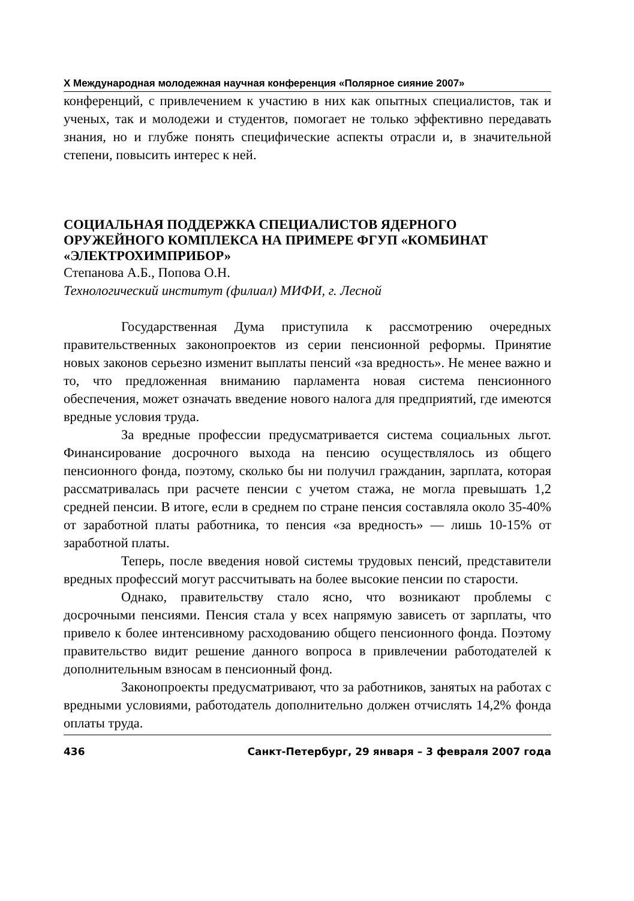X Международная молодежная научная конференция «Полярное сияние 2007»
конференций, с привлечением к участию в них как опытных специалистов, так и ученых, так и молодежи и студентов, помогает не только эффективно передавать знания, но и глубже понять специфические аспекты отрасли и, в значительной степени, повысить интерес к ней.
СОЦИАЛЬНАЯ ПОДДЕРЖКА СПЕЦИАЛИСТОВ ЯДЕРНОГО ОРУЖЕЙНОГО КОМПЛЕКСА НА ПРИМЕРЕ ФГУП «КОМБИНАТ «ЭЛЕКТРОХИМПРИБОР»
Степанова А.Б., Попова О.Н.
Технологический институт (филиал) МИФИ, г. Лесной
Государственная Дума приступила к рассмотрению очередных правительственных законопроектов из серии пенсионной реформы. Принятие новых законов серьезно изменит выплаты пенсий «за вредность». Не менее важно и то, что предложенная вниманию парламента новая система пенсионного обеспечения, может означать введение нового налога для предприятий, где имеются вредные условия труда.
За вредные профессии предусматривается система социальных льгот. Финансирование досрочного выхода на пенсию осуществлялось из общего пенсионного фонда, поэтому, сколько бы ни получил гражданин, зарплата, которая рассматривалась при расчете пенсии с учетом стажа, не могла превышать 1,2 средней пенсии. В итоге, если в среднем по стране пенсия составляла около 35-40% от заработной платы работника, то пенсия «за вредность» — лишь 10-15% от заработной платы.
Теперь, после введения новой системы трудовых пенсий, представители вредных профессий могут рассчитывать на более высокие пенсии по старости.
Однако, правительству стало ясно, что возникают проблемы с досрочными пенсиями. Пенсия стала у всех напрямую зависеть от зарплаты, что привело к более интенсивному расходованию общего пенсионного фонда. Поэтому правительство видит решение данного вопроса в привлечении работодателей к дополнительным взносам в пенсионный фонд.
Законопроекты предусматривают, что за работников, занятых на работах с вредными условиями, работодатель дополнительно должен отчислять 14,2% фонда оплаты труда.
436 Санкт-Петербург, 29 января – 3 февраля 2007 года